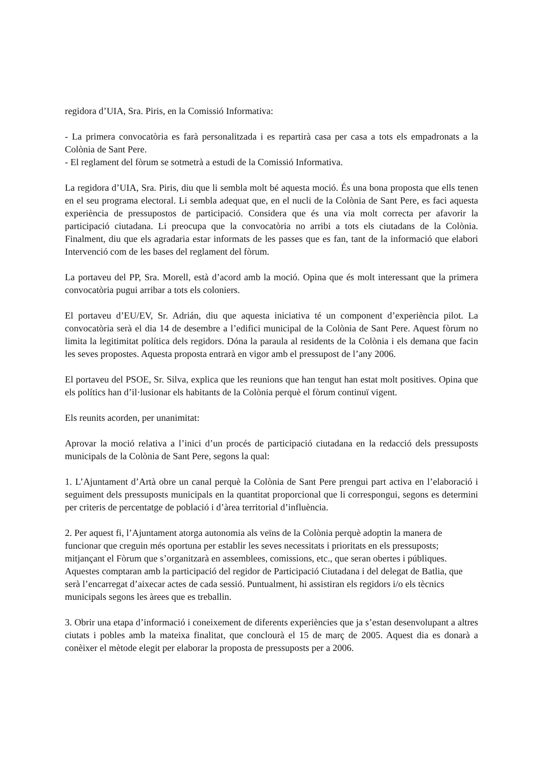regidora d’UIA, Sra. Piris, en la Comissió Informativa:
- La primera convocatòria es farà personalitzada i es repartirà casa per casa a tots els empadronats a la Colònia de Sant Pere.
- El reglament del fòrum se sotmetrà a estudi de la Comissió Informativa.
La regidora d’UIA, Sra. Piris, diu que li sembla molt bé aquesta moció. És una bona proposta que ells tenen en el seu programa electoral. Li sembla adequat que, en el nucli de la Colònia de Sant Pere, es faci aquesta experiència de pressupostos de participació. Considera que és una via molt correcta per afavorir la participació ciutadana. Li preocupa que la convocatòria no arribi a tots els ciutadans de la Colònia. Finalment, diu que els agradaria estar informats de les passes que es fan, tant de la informació que elabori Intervenció com de les bases del reglament del fòrum.
La portaveu del PP, Sra. Morell, està d’acord amb la moció. Opina que és molt interessant que la primera convocatòria pugui arribar a tots els coloniers.
El portaveu d’EU/EV, Sr. Adrián, diu que aquesta iniciativa té un component d’experiència pilot. La convocatòria serà el dia 14 de desembre a l’edifici municipal de la Colònia de Sant Pere. Aquest fòrum no limita la legitimitat política dels regidors. Dóna la paraula al residents de la Colònia i els demana que facin les seves propostes. Aquesta proposta entrarà en vigor amb el pressupost de l’any 2006.
El portaveu del PSOE, Sr. Silva, explica que les reunions que han tengut han estat molt positives. Opina que els polítics han d’il·lusionar els habitants de la Colònia perquè el fòrum continuï vigent.
Els reunits acorden, per unanimitat:
Aprovar la moció relativa a l’inici d’un procés de participació ciutadana en la redacció dels pressuposts municipals de la Colònia de Sant Pere, segons la qual:
1. L’Ajuntament d’Artà obre un canal perquè la Colònia de Sant Pere prengui part activa en l’elaboració i seguiment dels pressuposts municipals en la quantitat proporcional que li correspongui, segons es determini per criteris de percentatge de població i d’àrea territorial d’influència.
2. Per aquest fi, l’Ajuntament atorga autonomia als veïns de la Colònia perquè adoptin la manera de funcionar que creguin més oportuna per establir les seves necessitats i prioritats en els pressuposts; mitjançant el Fòrum que s’organitzarà en assemblees, comissions, etc., que seran obertes i públiques. Aquestes comptaran amb la participació del regidor de Participació Ciutadana i del delegat de Batlia, que serà l’encarregat d’aixecar actes de cada sessió. Puntualment, hi assistiran els regidors i/o els tècnics municipals segons les àrees que es treballin.
3. Obrir una etapa d’informació i coneixement de diferents experiències que ja s’estan desenvolupant a altres ciutats i pobles amb la mateixa finalitat, que conclourà el 15 de març de 2005. Aquest dia es donarà a conèixer el mètode elegit per elaborar la proposta de pressuposts per a 2006.